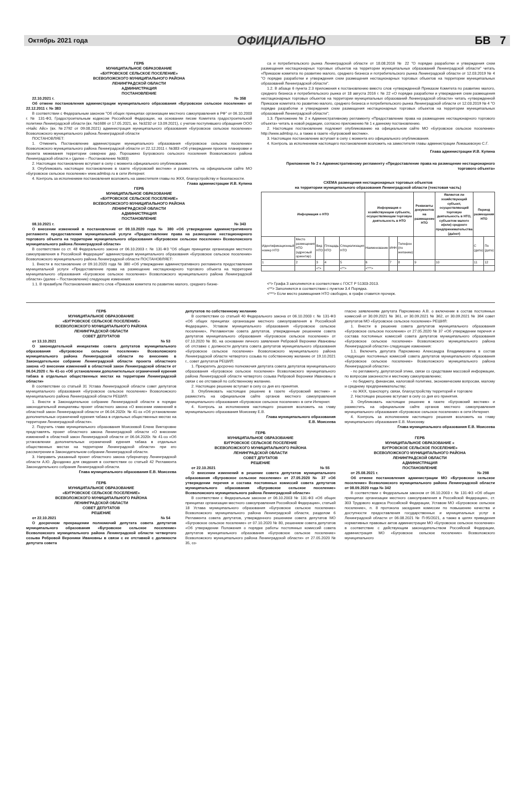Октябрь 2021 года ОФИЦИАЛЬНО БВ 7
ГЕРБ
МУНИЦИПАЛЬНОЕ ОБРАЗОВАНИЕ
«БУГРОВСКОЕ СЕЛЬСКОЕ ПОСЕЛЕНИЕ»
ВСЕВОЛОЖСКОГО МУНИЦИПАЛЬНОГО РАЙОНА
ЛЕНИНГРАДСКОЙ ОБЛАСТИ
АДМИНИСТРАЦИЯ
ПОСТАНОВЛЕНИЕ
22.10.2021 г. № 358
Об отмене постановления администрации муниципального образования «Бугровское сельское поселение» от 22.12.2011 г. № 383
В соответствии с Федеральным законом "Об общих принципах организации местного самоуправления в РФ" от 06.10.2003 г. № 131-ФЗ, Градостроительным кодексом Российской Федерации, на основании писем Комитета градостроительной политики Ленинградской области (вх. №1686 от 17.05.2021, вх. №3232 от 13.09.2021), с учетом поступившего обращения ООО «Найс Айс» (вх. №2792 от 09.08.2021) администрация муниципального образования «Бугровское сельское поселение» Всеволожского муниципального района Ленинградской области
ПОСТАНОВЛЯЕТ:
1. Отменить Постановление администрации муниципального образования «Бугровское сельское поселение» Всеволожского муниципального района Ленинградской области от 22.12.2011 г. №383 «Об утверждении проекта планировки и проекта межевания территории севернее дер. Порошкино Бугровского сельского поселения Всеволожского района Ленинградской области.» (далее – Постановление №383)
2. Настоящее постановление вступает в силу с момента официального опубликования.
3. Опубликовать настоящее постановление в газете «Бугровский вестник» и разместить на официальном сайте МО «Бугровское сельское поселение» www.admbsp.ru в сети Интернет.
4. Контроль за исполнением постановления возложить на заместителя главы по ЖКХ, благоустройству и безопасности.
Глава администрации И.В. Купина
ГЕРБ
МУНИЦИПАЛЬНОЕ ОБРАЗОВАНИЕ
«БУГРОВСКОЕ СЕЛЬСКОЕ ПОСЕЛЕНИЕ»
ВСЕВОЛОЖСКОГО МУНИЦИПАЛЬНОГО РАЙОНА
ЛЕНИНГРАДСКОЙ ОБЛАСТИ
АДМИНИСТРАЦИЯ
ПОСТАНОВЛЕНИЕ
08.10.2021 г. № 343
О внесении изменений в постановление от 09.10.2020 года № 380 «Об утверждении административного регламента предоставления муниципальной услуги «Предоставление права на размещение нестационарного торгового объекта на территории муниципального образования «Бугровское сельское поселение» Всеволожского муниципального района Ленинградской области»
В соответствии со ст. 48 Федерального закона от 06.10.2003 г. № 131-ФЗ "Об общих принципах организации местного самоуправления в Российской Федерации" администрация муниципального образования «Бугровское сельское поселение» Всеволожского муниципального района Ленинградской области ПОСТАНОВЛЯЕТ:
1. Внести в постановление от 09.10.2020 года № 380 «Об утверждении административного регламента предоставления муниципальной услуги «Предоставление права на размещение нестационарного торгового объекта на территории муниципального образования «Бугровское сельское поселение» Всеволожского муниципального района Ленинградской области» (далее – Постановление) следующие изменения:
1.1. В преамбуле Постановления вместо слов «Приказом комитета по развитию малого, среднего бизне-
са и потребительского рынка Ленинградской области от 18.08.2016 № 22 "О порядке разработки и утверждения схем размещения нестационарных торговых объектов на территории муниципальных образований Ленинградской области" читать «Приказом комитета по развитию малого, среднего бизнеса и потребительского рынка Ленинградской области от 12.03.2019 № 4 "О порядке разработки и утверждения схем размещения нестационарных торговых объектов на территории муниципальных образований Ленинградской области".
1.2. В абзаце 6 пункта 2.3 приложения к постановлению вместо слов «утвержденной Приказом Комитета по развитию малого, среднего бизнеса и потребительского рынка от 18 августа 2016 г. № 22 «О порядке разработки и утверждения схем размещения нестационарных торговых объектов на территории муниципальных образований Ленинградской области» читать «утвержденной Приказом комитета по развитию малого, среднего бизнеса и потребительского рынка Ленинградской области от 12.03.2019 № 4 "О порядке разработки и утверждения схем размещения нестационарных торговых объектов на территории муниципальных образований Ленинградской области";
1.3. Приложение № 2 к Административному регламенту «Предоставление права на размещение нестационарного торгового объекта» читать в новой редакции, согласно приложению № 1 к данному постановлению.
2. Настоящее постановление подлежит опубликованию на официальном сайте МО «Бугровское сельское поселение» http://www.admbsp.ru, а также в газете «Бугровский вестник».
3. Настоящее постановление вступает в силу с момента его официального опубликования.
4. Контроль за исполнением настоящего постановления возложить на заместителя главы администрации Ломашевскую С.Г.
Глава администрации И.В. Купина
Приложение № 2 к Административному регламенту «Предоставление права на размещение нестационарного торгового объекта»
СХЕМА размещения нестационарных торговых объектов
на территории муниципального образования Ленинградской области (текстовая часть)
| Информация о НТО | | | | | Информация о хозяйствующем субъекте, осуществляющем торговую деятельность в НТО | | | Реквизиты документов на размещение НТО | Является ли хозяйствующий субъект, осуществляющий торговую деятельность в НТО, субъектом малого и(или) среднего предпринимательства (да/нет) | Период размещения НТО | |
| --- | --- | --- | --- | --- | --- | --- | --- | --- | --- | --- | --- |
| Идентификационный номер НТО | Место размещения НТО (адресный ориентир) | Вид НТО | Площадь НТО | Специализация НТО | Наименование | ИНН | Телефон (по желанию) | | | С (дата) | По (дата) |
| 1 | 2 | 3 | 4 | 5 | 6 | 7 | 8 | 9 | 10 | 11 | 12 |
| | | <*> | | <**> | <***> | | | | | | |
<*> Графа 3 заполняется в соответствии с ГОСТ Р 51303-2013.
<**> Заполняется в соответствии с пунктом 3.4 Порядка.
<***> Если место размещения НТО свободно, в графе ставится прочерк.
ГЕРБ
МУНИЦИПАЛЬНОЕ ОБРАЗОВАНИЕ
«БУГРОВСКОЕ СЕЛЬСКОЕ ПОСЕЛЕНИЕ»
ВСЕВОЛОЖСКОГО МУНИЦИПАЛЬНОГО РАЙОНА
ЛЕНИНГРАДСКОЙ ОБЛАСТИ
СОВЕТ ДЕПУТАТОВ
от 13.10.2021 № 53
О законодательной инициативе совета депутатов муниципального образования «Бугровское сельское поселение» Всеволожского муниципального района Ленинградской области по внесению в Законодательное собрание Ленинградской области проекта областного закона «О внесении изменений в областной закон Ленинградской области от 06.04.2020 г. № 41-оз «Об установлении дополнительных ограничений курения табака в отдельных общественных местах на территории Ленинградской области»
В соответствии со статьей 31 Устава Ленинградской области совет депутатов муниципального образования «Бугровское сельское поселение» Всеволожского муниципального района Ленинградской области РЕШИЛ:
1. Внести в Законодательное собрание Ленинградской области в порядке законодательной инициативы проект областного закона «О внесении изменений в областной закон Ленинградской области от 06.04.2020г. № 41-оз «Об установлении дополнительных ограничений курения табака в отдельных общественных местах на территории Ленинградской области».
2. Поручить главе муниципального образования Моисеевой Елене Викторовне представлять проект областного закона Ленинградской области «О внесении изменений в областной закон Ленинградской области от 06.04.2020г. № 41-оз «Об установлении дополнительных ограничений курения табака в отдельных общественных местах на территории Ленинградской области» при его рассмотрении в Законодательном собрании Ленинградской области.
3. Направить указанный проект областного закона губернатору Ленинградской области А.Ю. Дрозденко для сведения в соответствии со статьей 42 Регламента Законодательного собрания Ленинградской области.
Глава муниципального образования Е.В. Моисеева
ГЕРБ
МУНИЦИПАЛЬНОЕ ОБРАЗОВАНИЕ
«БУГРОВСКОЕ СЕЛЬСКОЕ ПОСЕЛЕНИЕ»
ВСЕВОЛОЖСКОГО МУНИЦИПАЛЬНОГО РАЙОНА
ЛЕНИНГРАДСКОЙ ОБЛАСТИ
СОВЕТ ДЕПУТАТОВ
РЕШЕНИЕ
от 22.10.2021 № 54
О досрочном прекращении полномочий депутата совета депутатов муниципального образования «Бугровское сельское поселение» Всеволожского муниципального района Ленинградской области четвертого созыва Ребровой Вероники Ивановны в связи с ее отставкой с должности депутата совета
депутатов по собственному желанию
В соответствии со статьей 40 Федерального закона от 06.10.2003 г. № 131-ФЗ «Об общих принципах организации местного самоуправления в Российской Федерации», Уставом муниципального образования «Бугровское сельское поселение», Регламентом совета депутатов, утвержденным решением совета депутатов муниципального образования «Бугровское сельское поселение» от 07.10.2020 № 80, на основании личного заявления Ребровой Вероники Ивановны об отставке с должности депутата совета депутатов муниципального образования «Бугровское сельское поселение» Всеволожского муниципального района Ленинградской области четвертого созыва по собственному желанию от 19.10.2021 г., совет депутатов РЕШИЛ:
1. Прекратить досрочно полномочия депутата совета депутатов муниципального образования «Бугровское сельское поселение» Всеволожского муниципального района Ленинградской области четвертого созыва Ребровой Вероники Ивановны в связи с ее отставкой по собственному желанию.
2. Настоящее решение вступает в силу со дня его принятия.
3. Опубликовать настоящее решение в газете «Бугровский вестник» и разместить на официальном сайте органов местного самоуправления муниципального образования «Бугровское сельское поселение» в сети Интернет.
4. Контроль за исполнением настоящего решения возложить на главу муниципального образования Моисееву Е.В.
Глава муниципального образования
Е.В. Моисеева
ГЕРБ
МУНИЦИПАЛЬНОЕ ОБРАЗОВАНИЕ
БУГРОВСКОЕ СЕЛЬСКОЕ ПОСЕЛЕНИЕ
ВСЕВОЛОЖСКОГО МУНИЦИПАЛЬНОГО РАЙОНА
ЛЕНИНГРАДСКОЙ ОБЛАСТИ
СОВЕТ ДПУТАТОВ
РЕШЕНИЕ
от 22.10.2021 № 55
О внесении изменений в решение совета депутатов муниципального образования «Бугровское сельское поселение» от 27.05.2020 № 37 «Об утверждении перечня и состава постоянных комиссий совета депутатов муниципального образования «Бугровское сельское поселение» Всеволожского муниципального района Ленинградской области»
В соответствии с Федеральным законом от 06.10.2003 № 131-ФЗ «Об общих принципах организации местного самоуправления Российской Федерации», статьей 18 Устава муниципального образования «Бугровское сельское поселение» Всеволожского муниципального района Ленинградской области, разделом 6 Регламента совета депутатов, утвержденного решением совета депутатов МО «Бугровское сельское поселение» от 07.10.2020 № 80, решением совета депутатов «Об утверждении Положения о порядке работы постоянных комиссий совета депутатов муниципального образования «Бугровское сельское поселение» Всеволожского муниципального района Ленинградской области» от 27.05.2020 № 35, со-
гласно заявлениям депутата Пархоменко А.В. о включении в состав постоянных комиссий от 30.09.2021 № 361, от 30.09.2021 № 362, от 30.09.2021 № 364 совет депутатов МО «Бугровское сельское поселение» РЕШИЛ:
1. Внести в решение совета депутатов муниципального образования «Бугровское сельское поселение» от 27.05.2020 № 37 «Об утверждении перечня и состава постоянных комиссий совета депутатов муниципального образования «Бугровское сельское поселение» Всеволожского муниципального района Ленинградской области» следующие изменения:
1.1. Включить депутата Пархоменко Александра Владимировича в состав следующих постоянных комиссий совета депутатов муниципального образования «Бугровское сельское поселение» Всеволожского муниципального района Ленинградской области»:
- по регламенту, депутатской этике, связи со средствами массовой информации, по вопросам законности и местному самоуправлению;
- по бюджету, финансам, налоговой политике, экономическим вопросам, малому и среднему предпринимательству;
- по ЖКХ, транспорту, связи, благоустройству территорий и торговле
2. Настоящее решение вступает в силу со дня его принятия.
3. Опубликовать настоящее решение в газете «Бугровский вестник» и разместить на официальном сайте органов местного самоуправления муниципального образования «Бугровское сельское поселение» в сети Интернет.
4. Контроль за исполнением настоящего решения возложить на главу муниципального образования Е.В. Моисееву.
Глава муниципального образования Е.В. Моисеева
ГЕРБ
МУНИЦИПАЛЬНОЕ ОБРАЗОВАНИЕ «
БУГРОВСКОЕ СЕЛЬСКОЕ ПОСЕЛЕНИЕ»
ВСЕВОЛОЖСКОГО МУНИЦИПАЛЬНОГО РАЙОНА
ЛЕНИНГРАДСКОЙ ОБЛАСТИ
АДМИНИСТРАЦИЯ
ПОСТАНОВЛЕНИЕ
от 25.08.2021 г. № 298
Об отмене постановления администрации МО «Бугровское сельское поселение» Всеволожского муниципального района Ленинградской области от 08.09.2020 года № 342
В соответствии с Федеральным законом от 06.10.2003 г. № 131-ФЗ «Об общих принципах организации местного самоуправления в Российской Федерации», ст. 303 Трудового кодекса Российской Федерации, Уставом МО «Бугровское сельское поселение», п. 8 протокола заседания комиссии по повышению качества и доступности предоставления государственных и муниципальных услуг в Ленинградской области от 06.08.2021 № П-95/2021, а также в целях приведения нормативных правовых актов администрации МО «Бугровское сельское поселение» в соответствие с действующим законодательством Российской Федерации, администрация МО «Бугровское сельское поселение» Всеволожского муниципального